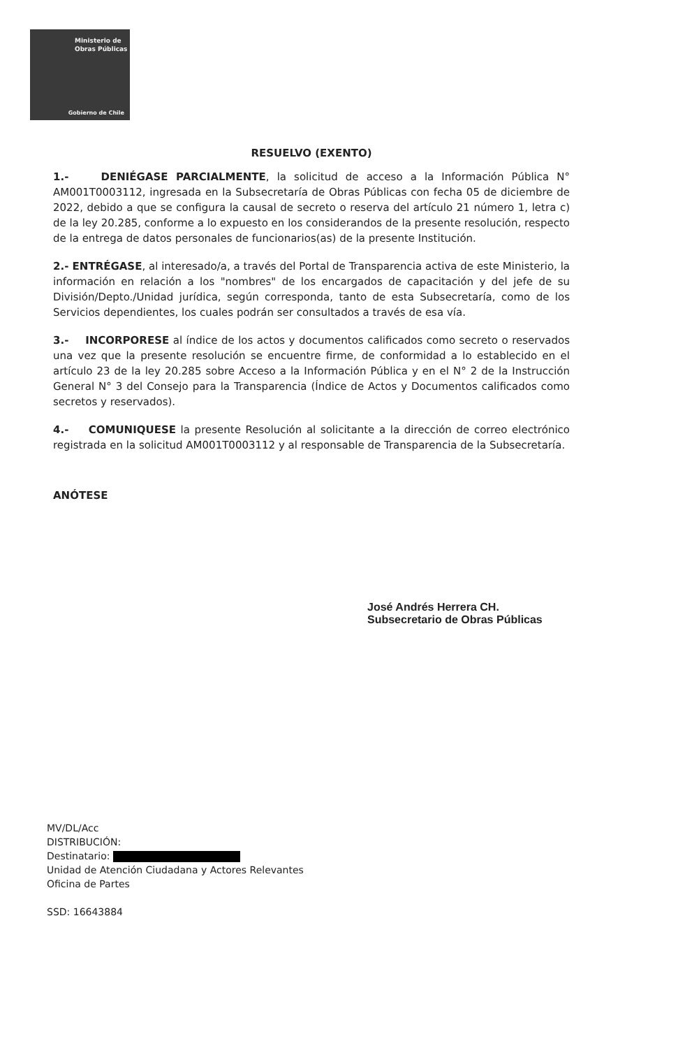Ministerio de
Obras Públicas
Gobierno de Chile
RESUELVO (EXENTO)
1.- DENIÉGASE PARCIALMENTE, la solicitud de acceso a la Información Pública N° AM001T0003112, ingresada en la Subsecretaría de Obras Públicas con fecha 05 de diciembre de 2022, debido a que se configura la causal de secreto o reserva del artículo 21 número 1, letra c) de la ley 20.285, conforme a lo expuesto en los considerandos de la presente resolución, respecto de la entrega de datos personales de funcionarios(as) de la presente Institución.
2.- ENTRÉGASE, al interesado/a, a través del Portal de Transparencia activa de este Ministerio, la información en relación a los "nombres" de los encargados de capacitación y del jefe de su División/Depto./Unidad jurídica, según corresponda, tanto de esta Subsecretaría, como de los Servicios dependientes, los cuales podrán ser consultados a través de esa vía.
3.- INCORPORESE al índice de los actos y documentos calificados como secreto o reservados una vez que la presente resolución se encuentre firme, de conformidad a lo establecido en el artículo 23 de la ley 20.285 sobre Acceso a la Información Pública y en el N° 2 de la Instrucción General N° 3 del Consejo para la Transparencia (Índice de Actos y Documentos calificados como secretos y reservados).
4.- COMUNIQUESE la presente Resolución al solicitante a la dirección de correo electrónico registrada en la solicitud AM001T0003112 y al responsable de Transparencia de la Subsecretaría.
ANÓTESE
José Andrés Herrera CH.
Subsecretario de Obras Públicas
MV/DL/Acc
DISTRIBUCIÓN:
Destinatario:
Unidad de Atención Ciudadana y Actores Relevantes
Oficina de Partes
SSD: 16643884